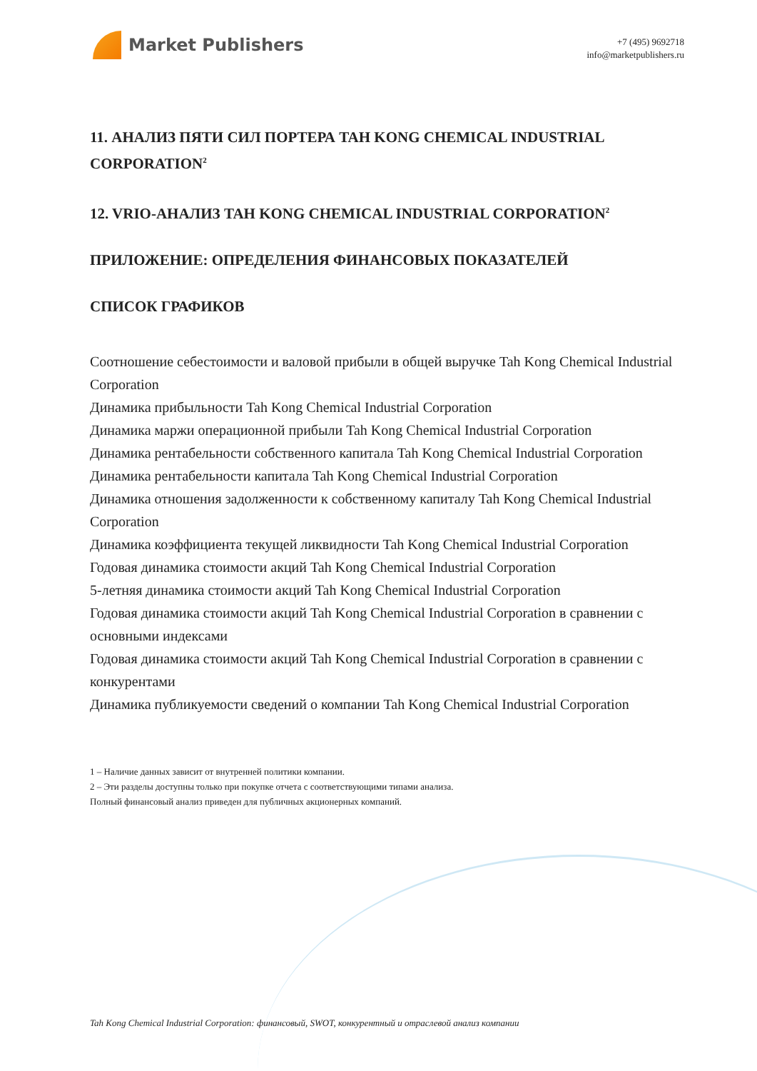Market Publishers
+7 (495) 9692718
info@marketpublishers.ru
11. АНАЛИЗ ПЯТИ СИЛ ПОРТЕРА TAH KONG CHEMICAL INDUSTRIAL CORPORATION<sup>2</sup>
12. VRIO-АНАЛИЗ TAH KONG CHEMICAL INDUSTRIAL CORPORATION<sup>2</sup>
ПРИЛОЖЕНИЕ: ОПРЕДЕЛЕНИЯ ФИНАНСОВЫХ ПОКАЗАТЕЛЕЙ
СПИСОК ГРАФИКОВ
Соотношение себестоимости и валовой прибыли в общей выручке Tah Kong Chemical Industrial Corporation
Динамика прибыльности Tah Kong Chemical Industrial Corporation
Динамика маржи операционной прибыли Tah Kong Chemical Industrial Corporation
Динамика рентабельности собственного капитала Tah Kong Chemical Industrial Corporation
Динамика рентабельности капитала Tah Kong Chemical Industrial Corporation
Динамика отношения задолженности к собственному капиталу Tah Kong Chemical Industrial Corporation
Динамика коэффициента текущей ликвидности Tah Kong Chemical Industrial Corporation
Годовая динамика стоимости акций Tah Kong Chemical Industrial Corporation
5-летняя динамика стоимости акций Tah Kong Chemical Industrial Corporation
Годовая динамика стоимости акций Tah Kong Chemical Industrial Corporation в сравнении с основными индексами
Годовая динамика стоимости акций Tah Kong Chemical Industrial Corporation в сравнении с конкурентами
Динамика публикуемости сведений о компании Tah Kong Chemical Industrial Corporation
1 – Наличие данных зависит от внутренней политики компании.
2 – Эти разделы доступны только при покупке отчета с соответствующими типами анализа.
Полный финансовый анализ приведен для публичных акционерных компаний.
Tah Kong Chemical Industrial Corporation: финансовый, SWOT, конкурентный и отраслевой анализ компании